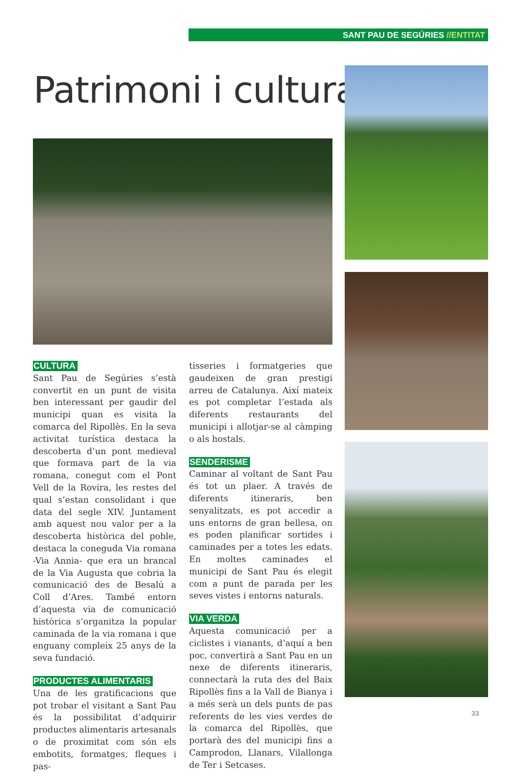SANT PAU DE SEGÚRIES //ENTITAT
Patrimoni i cultura
CULTURA
Sant Pau de Segúries s’està convertit en un punt de visita ben interessant per gaudir del municipi quan es visita la comarca del Ripollès. En la seva activitat turística destaca la descoberta d’un pont medieval que formava part de la via romana, conegut com el Pont Vell de la Rovira, les restes del qual s’estan consolidant i que data del segle XIV. Juntament amb aquest nou valor per a la descoberta històrica del poble, destaca la coneguda Via romana -Via Annia- que era un brancal de la Via Augusta que cobria la comunicació des de Besalú a Coll d’Ares. També entorn d’aquesta via de comunicació històrica s’organitza la popular caminada de la via romana i que enguany compleix 25 anys de la seva fundació.
PRODUCTES ALIMENTARIS
Una de les gratificacions que pot trobar el visitant a Sant Pau és la possibilitat d’adquirir productes alimentaris artesanals o de proximitat com són els embotits, formatges, fleques i pas-
tisseries i formatgeries que gaudeixen de gran prestigi arreu de Catalunya. Així mateix es pot completar l’estada als diferents restaurants del municipi i allotjar-se al càmping o als hostals.
SENDERISME
Caminar al voltant de Sant Pau és tot un plaer. A través de diferents itineraris, ben senyalitzats, es pot accedir a uns entorns de gran bellesa, on es poden planificar sortides i caminades per a totes les edats. En moltes caminades el municipi de Sant Pau és elegit com a punt de parada per les seves vistes i entorns naturals.
VIA VERDA
Aquesta comunicació per a ciclistes i vianants, d’aquí a ben poc, convertirà a Sant Pau en un nexe de diferents itineraris, connectarà la ruta des del Baix Ripollès fins a la Vall de Bianya i a més serà un dels punts de pas referents de les vies verdes de la comarca del Ripollès, que portarà des del municipi fins a Camprodon, Llanars, Vilallonga de Ter i Setcases.
33